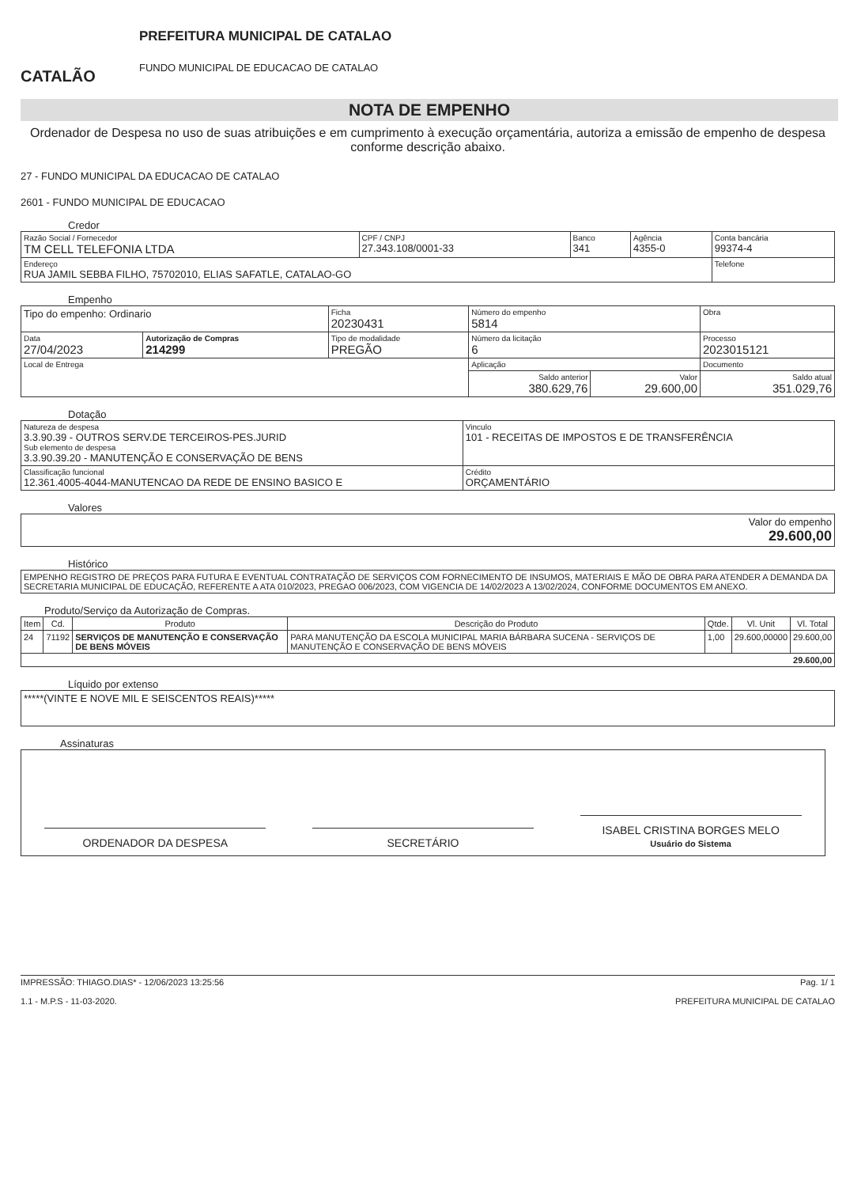CATALÃO
PREFEITURA MUNICIPAL DE CATALAO
FUNDO MUNICIPAL DE EDUCACAO DE CATALAO
NOTA DE EMPENHO
Ordenador de Despesa no uso de suas atribuições e em cumprimento à execução orçamentária, autoriza a emissão de empenho de despesa conforme descrição abaixo.
27 - FUNDO MUNICIPAL DA EDUCACAO DE CATALAO
2601 - FUNDO MUNICIPAL DE EDUCACAO
Credor
| Razão Social / Fornecedor TM CELL TELEFONIA LTDA | CPF / CNPJ 27.343.108/0001-33 | Banco 341 | Agência 4355-0 | Conta bancária 99374-4 |
| Endereço RUA JAMIL SEBBA FILHO, 75702010, ELIAS SAFATLE, CATALAO-GO | | | | Telefone |
Empenho
| Tipo do empenho: Ordinario | | Ficha 20230431 | Número do empenho 5814 | | Obra |
| Data 27/04/2023 | Autorização de Compras 214299 | Tipo de modalidade PREGÃO | Número da licitação 6 | | Processo 2023015121 |
| Local de Entrega | | | Aplicação | | Documento |
| | | | Saldo anterior 380.629,76 | Valor 29.600,00 | Saldo atual 351.029,76 |
Dotação
| Natureza de despesa 3.3.90.39 - OUTROS SERV.DE TERCEIROS-PES.JURID Sub elemento de despesa 3.3.90.39.20 - MANUTENÇÃO E CONSERVAÇÃO DE BENS | Vinculo 101 - RECEITAS DE IMPOSTOS E DE TRANSFERÊNCIA |
| Classificação funcional 12.361.4005-4044-MANUTENCAO DA REDE DE ENSINO BASICO E | Crédito ORÇAMENTÁRIO |
Valores
| Valor do empenho 29.600,00 |
Histórico
| EMPENHO REGISTRO DE PREÇOS PARA FUTURA E EVENTUAL CONTRATAÇÃO DE SERVIÇOS COM FORNECIMENTO DE INSUMOS, MATERIAIS E MÃO DE OBRA PARA ATENDER A DEMANDA DA SECRETARIA MUNICIPAL DE EDUCAÇÃO, REFERENTE A ATA 010/2023, PREGAO 006/2023, COM VIGENCIA DE 14/02/2023 A 13/02/2024, CONFORME DOCUMENTOS EM ANEXO. |
Produto/Serviço da Autorização de Compras.
| Item | Cd. | Produto | Descrição do Produto | Qtde. | Vl. Unit | Vl. Total |
| --- | --- | --- | --- | --- | --- | --- |
| 24 | 71192 | SERVIÇOS DE MANUTENÇÃO E CONSERVAÇÃO DE BENS MÓVEIS | PARA MANUTENÇÃO DA ESCOLA MUNICIPAL MARIA BÁRBARA SUCENA - SERVIÇOS DE MANUTENÇÃO E CONSERVAÇÃO DE BENS MÓVEIS | 1,00 | 29.600,00000 | 29.600,00 |
| 29.600,00 | | | | | | |
Líquido por extenso
| *****(VINTE E NOVE MIL E SEISCENTOS REAIS)***** |
Assinaturas
ORDENADOR DA DESPESA
SECRETÁRIO
ISABEL CRISTINA BORGES MELO
Usuário do Sistema
IMPRESSÃO: THIAGO.DIAS* - 12/06/2023 13:25:56
1.1 - M.P.S - 11-03-2020.
Pag. 1/ 1
PREFEITURA MUNICIPAL DE CATALAO